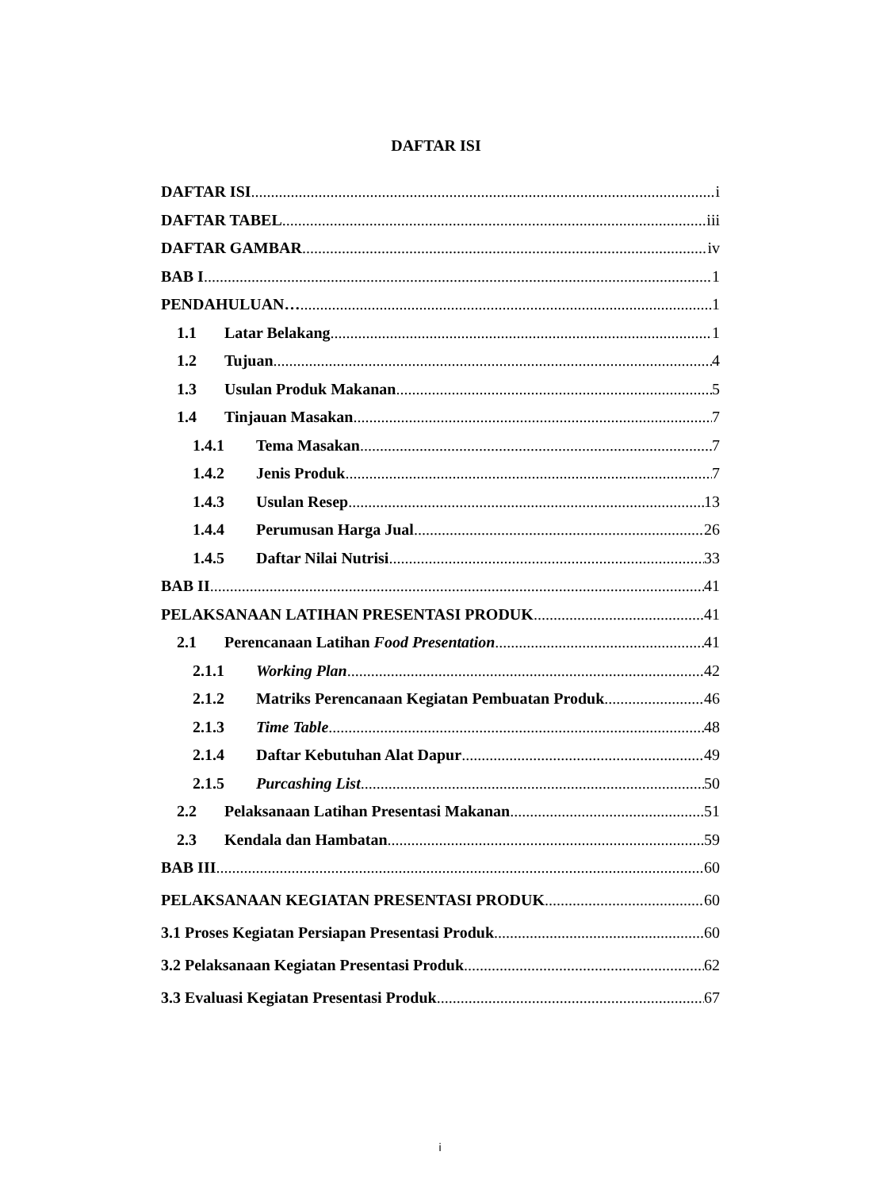DAFTAR ISI
DAFTAR ISI i
DAFTAR TABEL iii
DAFTAR GAMBAR iv
BAB I 1
PENDAHULUAN… 1
1.1 Latar Belakang 1
1.2 Tujuan 4
1.3 Usulan Produk Makanan 5
1.4 Tinjauan Masakan 7
1.4.1 Tema Masakan 7
1.4.2 Jenis Produk 7
1.4.3 Usulan Resep 13
1.4.4 Perumusan Harga Jual 26
1.4.5 Daftar Nilai Nutrisi 33
BAB II 41
PELAKSANAAN LATIHAN PRESENTASI PRODUK 41
2.1 Perencanaan Latihan Food Presentation 41
2.1.1 Working Plan 42
2.1.2 Matriks Perencanaan Kegiatan Pembuatan Produk 46
2.1.3 Time Table 48
2.1.4 Daftar Kebutuhan Alat Dapur 49
2.1.5 Purcashing List 50
2.2 Pelaksanaan Latihan Presentasi Makanan 51
2.3 Kendala dan Hambatan 59
BAB III 60
PELAKSANAAN KEGIATAN PRESENTASI PRODUK 60
3.1 Proses Kegiatan Persiapan Presentasi Produk 60
3.2 Pelaksanaan Kegiatan Presentasi Produk 62
3.3 Evaluasi Kegiatan Presentasi Produk 67
i